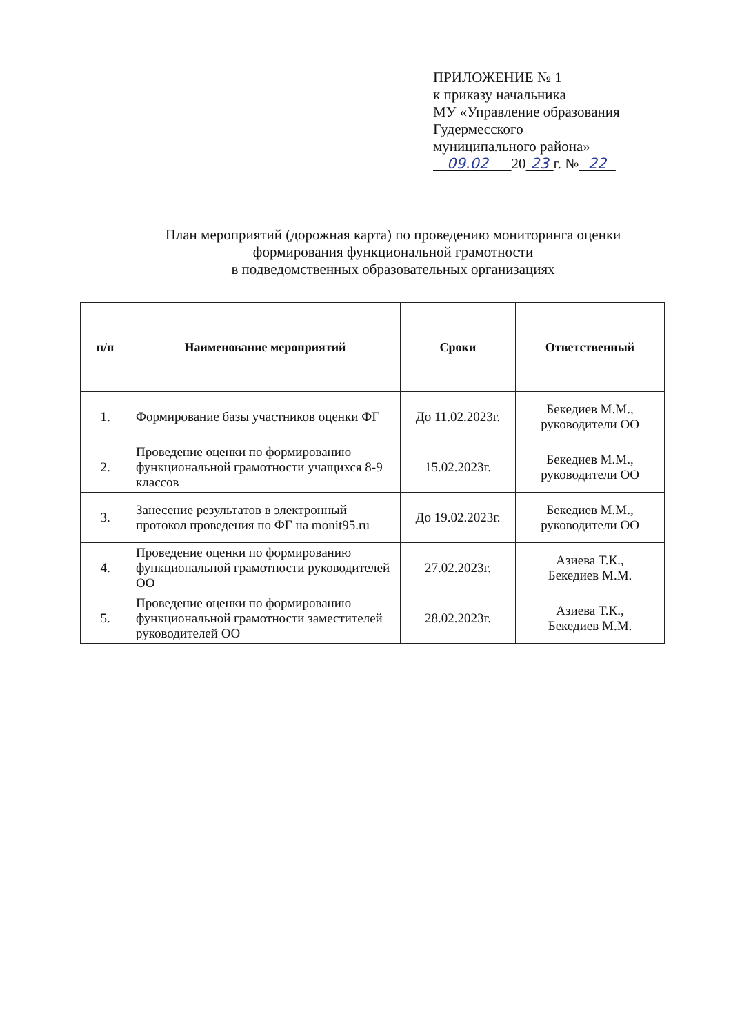ПРИЛОЖЕНИЕ № 1
к приказу начальника
МУ «Управление образования
Гудермесского
муниципального района»
09.02 20 23 г. № 22
План мероприятий (дорожная карта) по проведению мониторинга оценки
формирования функциональной грамотности
в подведомственных образовательных организациях
| п/п | Наименование мероприятий | Сроки | Ответственный |
| --- | --- | --- | --- |
| 1. | Формирование базы участников оценки ФГ | До 11.02.2023г. | Бекедиев М.М., руководители ОО |
| 2. | Проведение оценки по формированию функциональной грамотности учащихся 8-9 классов | 15.02.2023г. | Бекедиев М.М., руководители ОО |
| 3. | Занесение результатов в электронный протокол проведения по ФГ на monit95.ru | До 19.02.2023г. | Бекедиев М.М., руководители ОО |
| 4. | Проведение оценки по формированию функциональной грамотности руководителей ОО | 27.02.2023г. | Азиева Т.К., Бекедиев М.М. |
| 5. | Проведение оценки по формированию функциональной грамотности заместителей руководителей ОО | 28.02.2023г. | Азиева Т.К., Бекедиев М.М. |